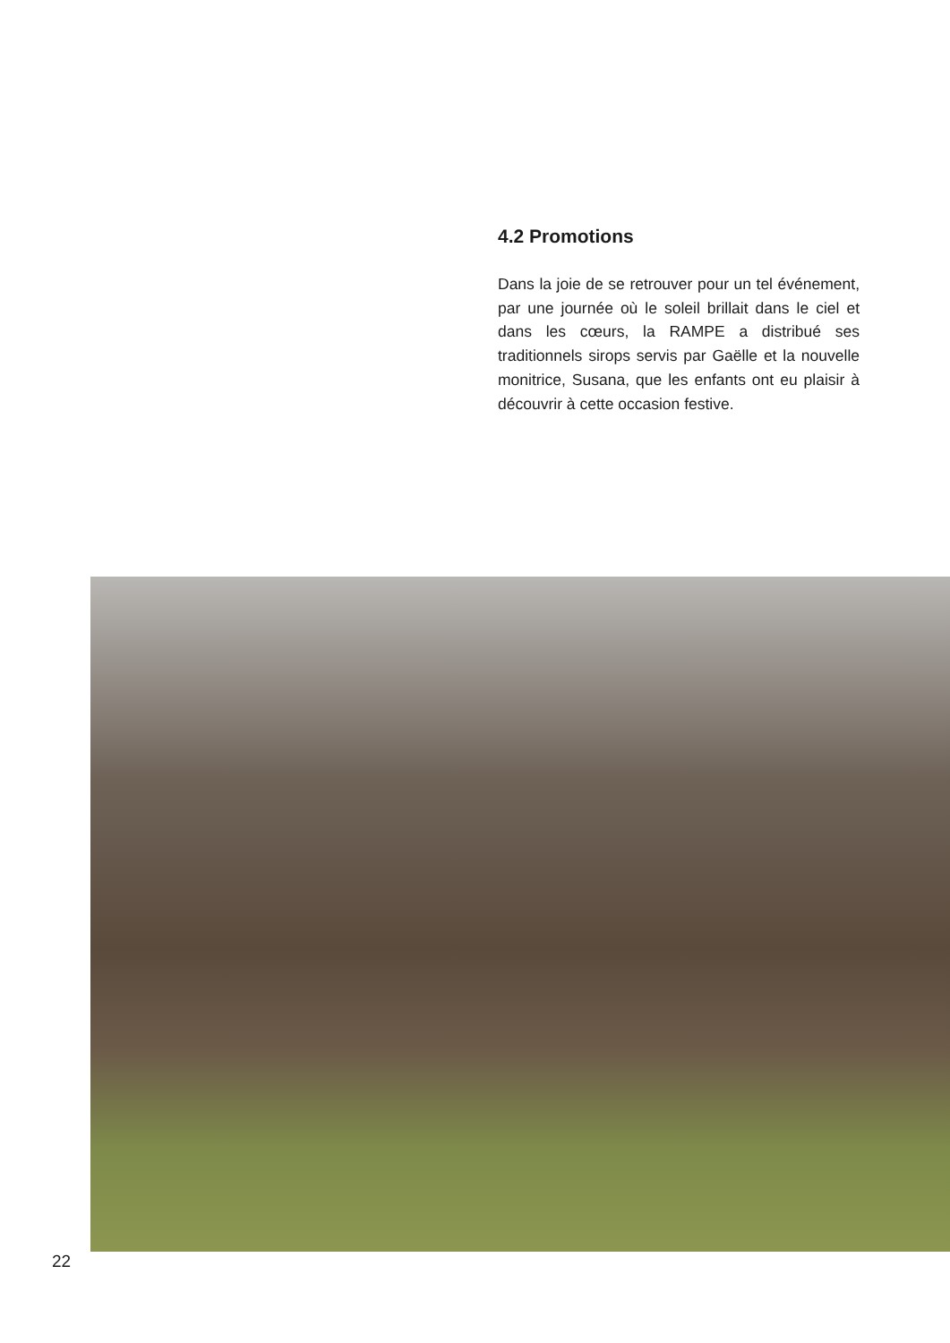4.2 Promotions
Dans la joie de se retrouver pour un tel événement, par une journée où le soleil brillait dans le ciel et dans les cœurs, la RAMPE a distribué ses traditionnels sirops servis par Gaëlle et la nouvelle monitrice, Susana, que les enfants ont eu plaisir à découvrir à cette occasion festive.
22